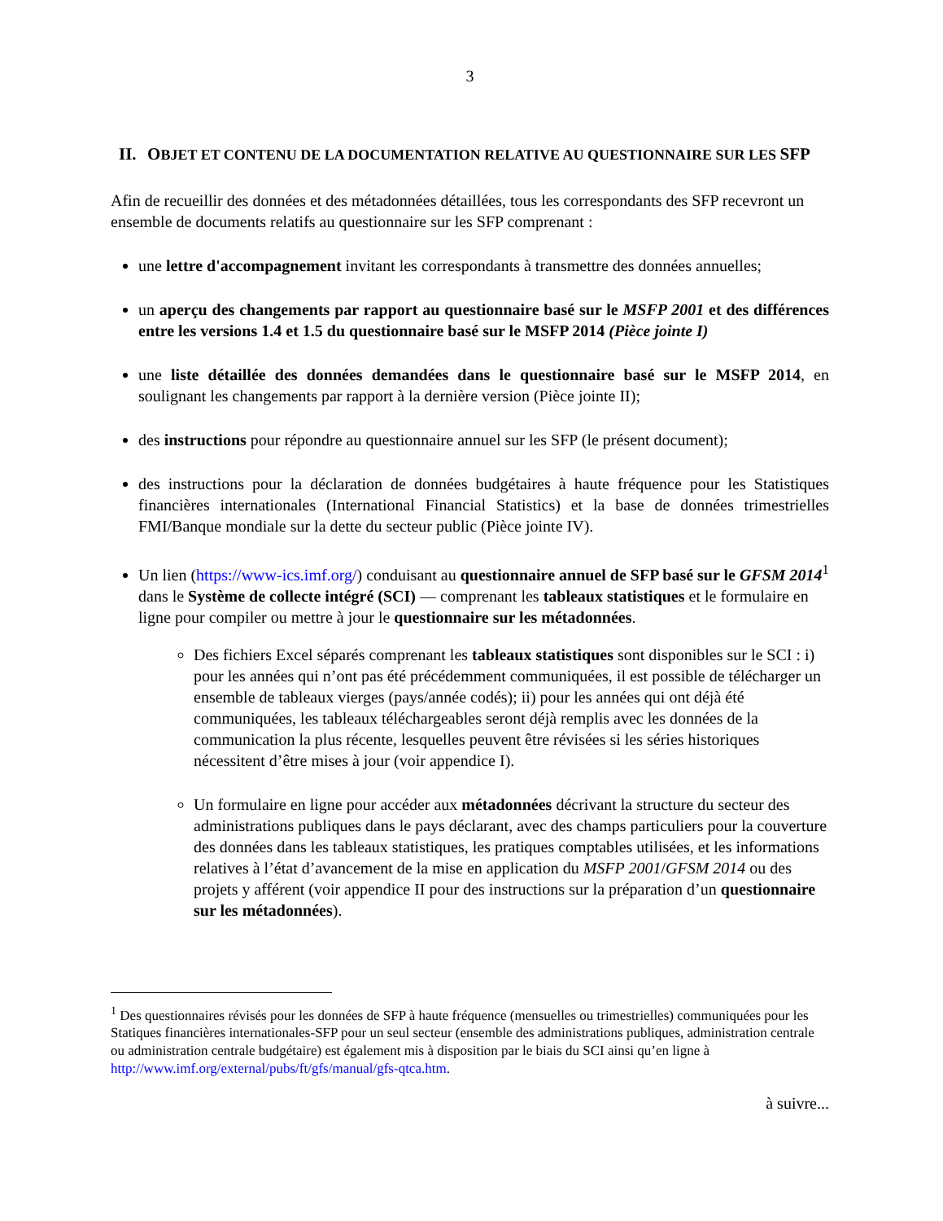3
II. OBJET ET CONTENU DE LA DOCUMENTATION RELATIVE AU QUESTIONNAIRE SUR LES SFP
Afin de recueillir des données et des métadonnées détaillées, tous les correspondants des SFP recevront un ensemble de documents relatifs au questionnaire sur les SFP comprenant :
une lettre d'accompagnement invitant les correspondants à transmettre des données annuelles;
un aperçu des changements par rapport au questionnaire basé sur le MSFP 2001 et des différences entre les versions 1.4 et 1.5 du questionnaire basé sur le MSFP 2014 (Pièce jointe I)
une liste détaillée des données demandées dans le questionnaire basé sur le MSFP 2014, en soulignant les changements par rapport à la dernière version (Pièce jointe II);
des instructions pour répondre au questionnaire annuel sur les SFP (le présent document);
des instructions pour la déclaration de données budgétaires à haute fréquence pour les Statistiques financières internationales (International Financial Statistics) et la base de données trimestrielles FMI/Banque mondiale sur la dette du secteur public (Pièce jointe IV).
Un lien (https://www-ics.imf.org/) conduisant au questionnaire annuel de SFP basé sur le GFSM 2014<sup>1</sup> dans le Système de collecte intégré (SCI) — comprenant les tableaux statistiques et le formulaire en ligne pour compiler ou mettre à jour le questionnaire sur les métadonnées.
Des fichiers Excel séparés comprenant les tableaux statistiques sont disponibles sur le SCI : i) pour les années qui n’ont pas été précédemment communiquées, il est possible de télécharger un ensemble de tableaux vierges (pays/année codés); ii) pour les années qui ont déjà été communiquées, les tableaux téléchargeables seront déjà remplis avec les données de la communication la plus récente, lesquelles peuvent être révisées si les séries historiques nécessitent d’être mises à jour (voir appendice I).
Un formulaire en ligne pour accéder aux métadonnées décrivant la structure du secteur des administrations publiques dans le pays déclarant, avec des champs particuliers pour la couverture des données dans les tableaux statistiques, les pratiques comptables utilisées, et les informations relatives à l’état d’avancement de la mise en application du MSFP 2001/GFSM 2014 ou des projets y afférent (voir appendice II pour des instructions sur la préparation d’un questionnaire sur les métadonnées).
<sup>1</sup> Des questionnaires révisés pour les données de SFP à haute fréquence (mensuelles ou trimestrielles) communiquées pour les Statiques financières internationales-SFP pour un seul secteur (ensemble des administrations publiques, administration centrale ou administration centrale budgétaire) est également mis à disposition par le biais du SCI ainsi qu’en ligne à http://www.imf.org/external/pubs/ft/gfs/manual/gfs-qtca.htm.
à suivre...